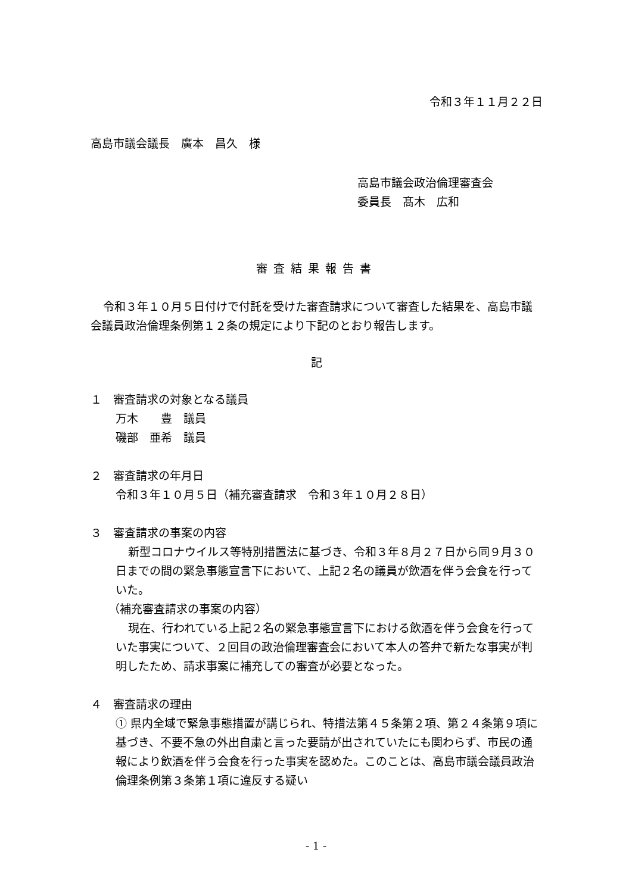令和３年１１月２２日
高島市議会議長　廣本　昌久　様
高島市議会政治倫理審査会
委員長　髙木　広和
審査結果報告書
令和３年１０月５日付けで付託を受けた審査請求について審査した結果を、高島市議会議員政治倫理条例第１２条の規定により下記のとおり報告します。
記
１　審査請求の対象となる議員
万木　　豊　議員
磯部　亜希　議員
２　審査請求の年月日
令和３年１０月５日（補充審査請求　令和３年１０月２８日）
３　審査請求の事案の内容
新型コロナウイルス等特別措置法に基づき、令和３年８月２７日から同９月３０日までの間の緊急事態宣言下において、上記２名の議員が飲酒を伴う会食を行っていた。
（補充審査請求の事案の内容）
現在、行われている上記２名の緊急事態宣言下における飲酒を伴う会食を行っていた事実について、２回目の政治倫理審査会において本人の答弁で新たな事実が判明したため、請求事案に補充しての審査が必要となった。
４　審査請求の理由
① 県内全域で緊急事態措置が講じられ、特措法第４５条第２項、第２４条第９項に基づき、不要不急の外出自粛と言った要請が出されていたにも関わらず、市民の通報により飲酒を伴う会食を行った事実を認めた。このことは、高島市議会議員政治倫理条例第３条第１項に違反する疑い
- 1 -